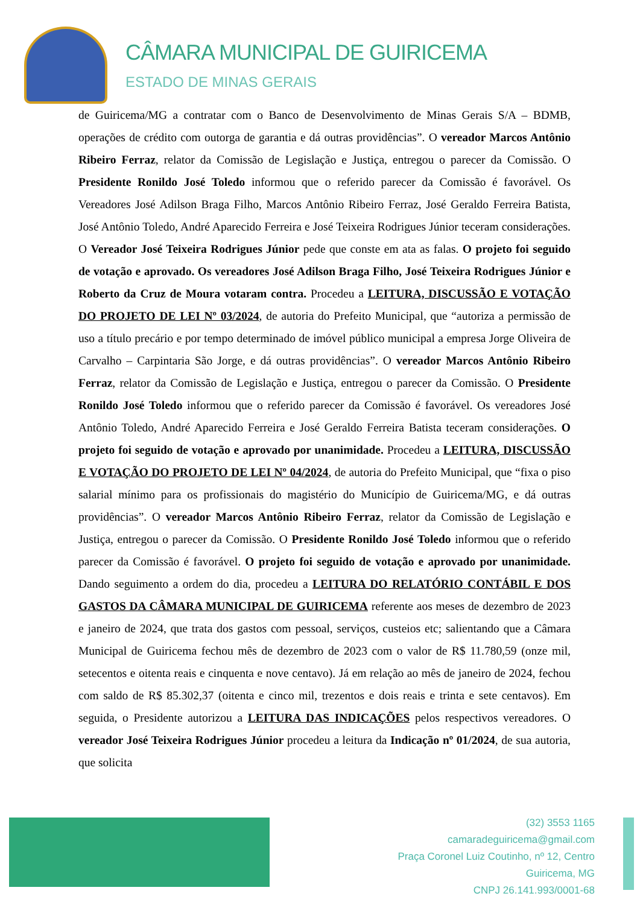CÂMARA MUNICIPAL DE GUIRICEMA
ESTADO DE MINAS GERAIS
de Guiricema/MG a contratar com o Banco de Desenvolvimento de Minas Gerais S/A – BDMB, operações de crédito com outorga de garantia e dá outras providências”. O vereador Marcos Antônio Ribeiro Ferraz, relator da Comissão de Legislação e Justiça, entregou o parecer da Comissão. O Presidente Ronildo José Toledo informou que o referido parecer da Comissão é favorável. Os Vereadores José Adilson Braga Filho, Marcos Antônio Ribeiro Ferraz, José Geraldo Ferreira Batista, José Antônio Toledo, André Aparecido Ferreira e José Teixeira Rodrigues Júnior teceram considerações. O Vereador José Teixeira Rodrigues Júnior pede que conste em ata as falas. O projeto foi seguido de votação e aprovado. Os vereadores José Adilson Braga Filho, José Teixeira Rodrigues Júnior e Roberto da Cruz de Moura votaram contra. Procedeu a LEITURA, DISCUSSÃO E VOTAÇÃO DO PROJETO DE LEI Nº 03/2024, de autoria do Prefeito Municipal, que “autoriza a permissão de uso a título precário e por tempo determinado de imóvel público municipal a empresa Jorge Oliveira de Carvalho – Carpintaria São Jorge, e dá outras providências”. O vereador Marcos Antônio Ribeiro Ferraz, relator da Comissão de Legislação e Justiça, entregou o parecer da Comissão. O Presidente Ronildo José Toledo informou que o referido parecer da Comissão é favorável. Os vereadores José Antônio Toledo, André Aparecido Ferreira e José Geraldo Ferreira Batista teceram considerações. O projeto foi seguido de votação e aprovado por unanimidade. Procedeu a LEITURA, DISCUSSÃO E VOTAÇÃO DO PROJETO DE LEI Nº 04/2024, de autoria do Prefeito Municipal, que “fixa o piso salarial mínimo para os profissionais do magistério do Município de Guiricema/MG, e dá outras providências”. O vereador Marcos Antônio Ribeiro Ferraz, relator da Comissão de Legislação e Justiça, entregou o parecer da Comissão. O Presidente Ronildo José Toledo informou que o referido parecer da Comissão é favorável. O projeto foi seguido de votação e aprovado por unanimidade. Dando seguimento a ordem do dia, procedeu a LEITURA DO RELATÓRIO CONTÁBIL E DOS GASTOS DA CÂMARA MUNICIPAL DE GUIRICEMA referente aos meses de dezembro de 2023 e janeiro de 2024, que trata dos gastos com pessoal, serviços, custeios etc; salientando que a Câmara Municipal de Guiricema fechou mês de dezembro de 2023 com o valor de R$ 11.780,59 (onze mil, setecentos e oitenta reais e cinquenta e nove centavo). Já em relação ao mês de janeiro de 2024, fechou com saldo de R$ 85.302,37 (oitenta e cinco mil, trezentos e dois reais e trinta e sete centavos). Em seguida, o Presidente autorizou a LEITURA DAS INDICAÇÕES pelos respectivos vereadores. O vereador José Teixeira Rodrigues Júnior procedeu a leitura da Indicação nº 01/2024, de sua autoria, que solicita
(32) 3553 1165
camaradeguiricema@gmail.com
Praça Coronel Luiz Coutinho, nº 12, Centro
Guiricema, MG
CNPJ 26.141.993/0001-68